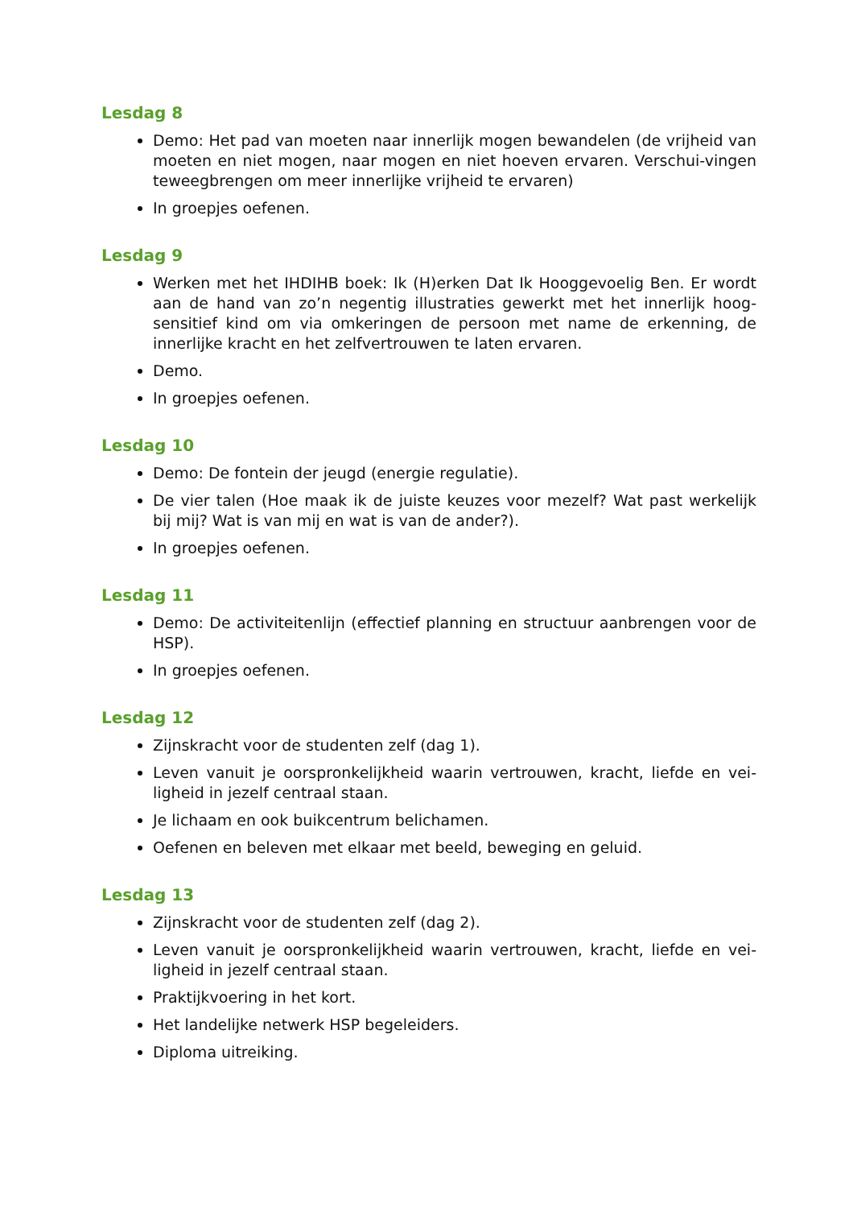Lesdag 8
Demo: Het pad van moeten naar innerlijk mogen bewandelen (de vrijheid van moeten en niet mogen, naar mogen en niet hoeven ervaren. Verschui-vingen teweegbrengen om meer innerlijke vrijheid te ervaren)
In groepjes oefenen.
Lesdag 9
Werken met het IHDIHB boek: Ik (H)erken Dat Ik Hooggevoelig Ben. Er wordt aan de hand van zo’n negentig illustraties gewerkt met het innerlijk hoog-sensitief kind om via omkeringen de persoon met name de erkenning, de innerlijke kracht en het zelfvertrouwen te laten ervaren.
Demo.
In groepjes oefenen.
Lesdag 10
Demo: De fontein der jeugd (energie regulatie).
De vier talen (Hoe maak ik de juiste keuzes voor mezelf? Wat past werkelijk bij mij? Wat is van mij en wat is van de ander?).
In groepjes oefenen.
Lesdag 11
Demo: De activiteitenlijn (effectief planning en structuur aanbrengen voor de HSP).
In groepjes oefenen.
Lesdag 12
Zijnskracht voor de studenten zelf (dag 1).
Leven vanuit je oorspronkelijkheid waarin vertrouwen, kracht, liefde en vei-ligheid in jezelf centraal staan.
Je lichaam en ook buikcentrum belichamen.
Oefenen en beleven met elkaar met beeld, beweging en geluid.
Lesdag 13
Zijnskracht voor de studenten zelf (dag 2).
Leven vanuit je oorspronkelijkheid waarin vertrouwen, kracht, liefde en vei-ligheid in jezelf centraal staan.
Praktijkvoering in het kort.
Het landelijke netwerk HSP begeleiders.
Diploma uitreiking.